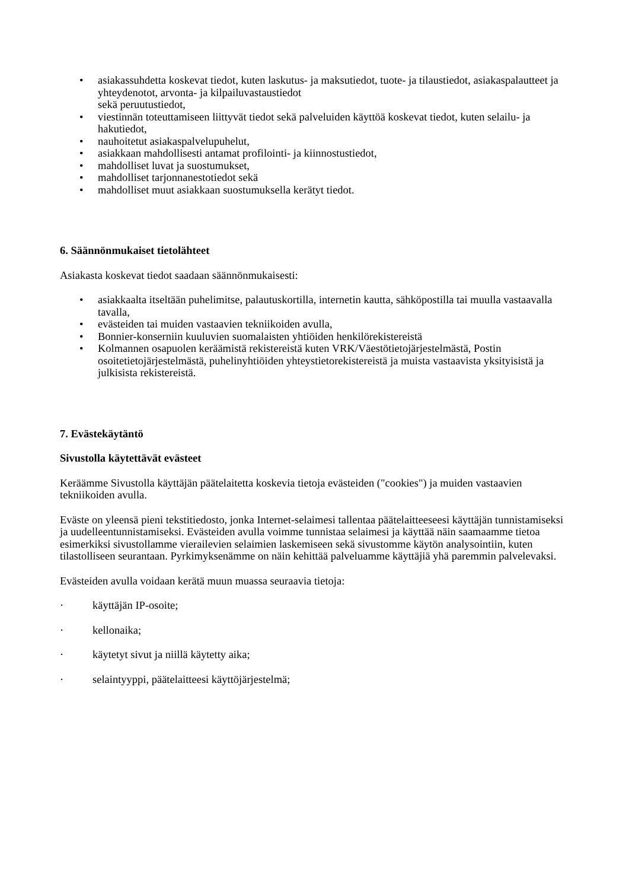• asiakassuhdetta koskevat tiedot, kuten laskutus- ja maksutiedot, tuote- ja tilaustiedot, asiakaspalautteet ja yhteydenotot, arvonta- ja kilpailuvastaustiedot
sekä peruutustiedot,
• viestinnän toteuttamiseen liittyvät tiedot sekä palveluiden käyttöä koskevat tiedot, kuten selailu- ja hakutiedot,
• nauhoitetut asiakaspalvelupuhelut,
• asiakkaan mahdollisesti antamat profilointi- ja kiinnostustiedot,
• mahdolliset luvat ja suostumukset,
• mahdolliset tarjonnanestotiedot sekä
• mahdolliset muut asiakkaan suostumuksella kerätyt tiedot.
6. Säännönmukaiset tietolähteet
Asiakasta koskevat tiedot saadaan säännönmukaisesti:
• asiakkaalta itseltään puhelimitse, palautuskortilla, internetin kautta, sähköpostilla tai muulla vastaavalla tavalla,
• evästeiden tai muiden vastaavien tekniikoiden avulla,
• Bonnier-konserniin kuuluvien suomalaisten yhtiöiden henkilörekistereistä
• Kolmannen osapuolen keräämistä rekistereistä kuten VRK/Väestötietojärjestelmästä, Postin osoitetietojärjestelmästä, puhelinyhtiöiden yhteystietorekistereistä ja muista vastaavista yksityisistä ja julkisista rekistereistä.
7. Evästekäytäntö
Sivustolla käytettävät evästeet
Keräämme Sivustolla käyttäjän päätelaitetta koskevia tietoja evästeiden ("cookies") ja muiden vastaavien tekniikoiden avulla.
Eväste on yleensä pieni tekstitiedosto, jonka Internet-selaimesi tallentaa päätelaitteeseesi käyttäjän tunnistamiseksi ja uudelleentunnistamiseksi. Evästeiden avulla voimme tunnistaa selaimesi ja käyttää näin saamaamme tietoa esimerkiksi sivustollamme vierailevien selaimien laskemiseen sekä sivustomme käytön analysointiin, kuten tilastolliseen seurantaan. Pyrkimyksenämme on näin kehittää palveluamme käyttäjiä yhä paremmin palvelevaksi.
Evästeiden avulla voidaan kerätä muun muassa seuraavia tietoja:
· käyttäjän IP-osoite;
· kellonaika;
· käytetyt sivut ja niillä käytetty aika;
· selaintyyppi, päätelaitteesi käyttöjärjestelmä;